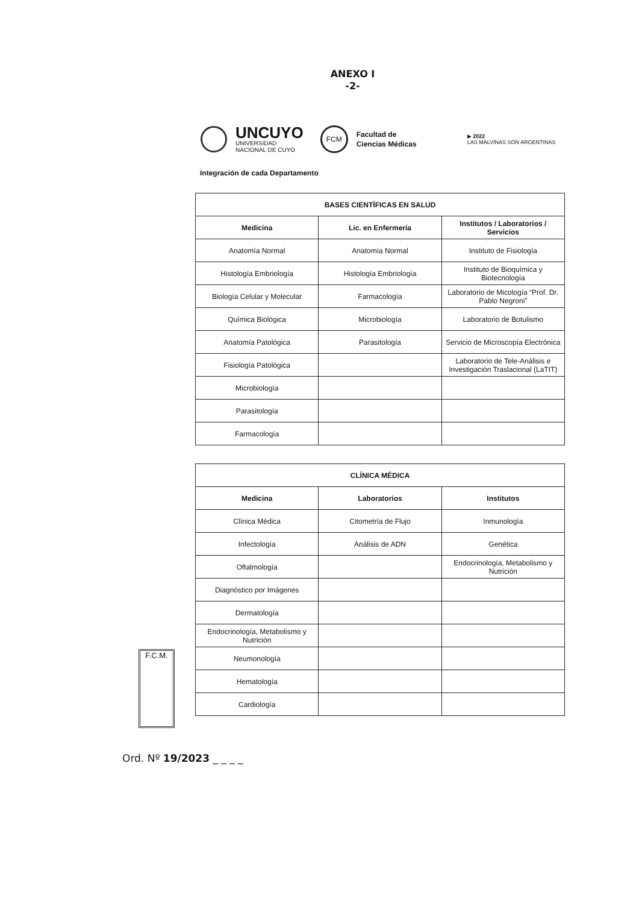ANEXO I
-2-
UNCUYO
UNIVERSIDAD
NACIONAL DE CUYO
FCM
Facultad de
Ciencias Médicas
▶ 2022
LAS MALVINAS SON ARGENTINAS
Integración de cada Departamento
| BASES CIENTÍFICAS EN SALUD | | |
| --- | --- | --- |
| Medicina | Lic. en Enfermería | Institutos / Laboratorios / Servicios |
| Anatomía Normal | Anatomía Normal | Instituto de Fisiología |
| Histología Embriología | Histología Embriología | Instituto de Bioquímica y Biotecnología |
| Biología Celular y Molecular | Farmacología | Laboratorio de Micología “Prof. Dr. Pablo Negroni” |
| Química Biológica | Microbiología | Laboratorio de Botulismo |
| Anatomía Patológica | Parasitología | Servicio de Microscopía Electrónica |
| Fisiología Patológica | | Laboratorio de Tele-Análisis e Investigación Traslacional (LaTIT) |
| Microbiología | | |
| Parasitología | | |
| Farmacología | | |
| CLÍNICA MÉDICA | | |
| --- | --- | --- |
| Medicina | Laboratorios | Institutos |
| Clínica Médica | Citometría de Flujo | Inmunología |
| Infectología | Análisis de ADN | Genética |
| Oftalmología | | Endocrinología, Metabolismo y Nutrición |
| Diagnóstico por Imágenes | | |
| Dermatología | | |
| Endocrinología, Metabolismo y Nutrición | | |
| Neumonología | | |
| Hematología | | |
| Cardiología | | |
F.C.M.
Ord. Nº 19/2023 _ _ _ _